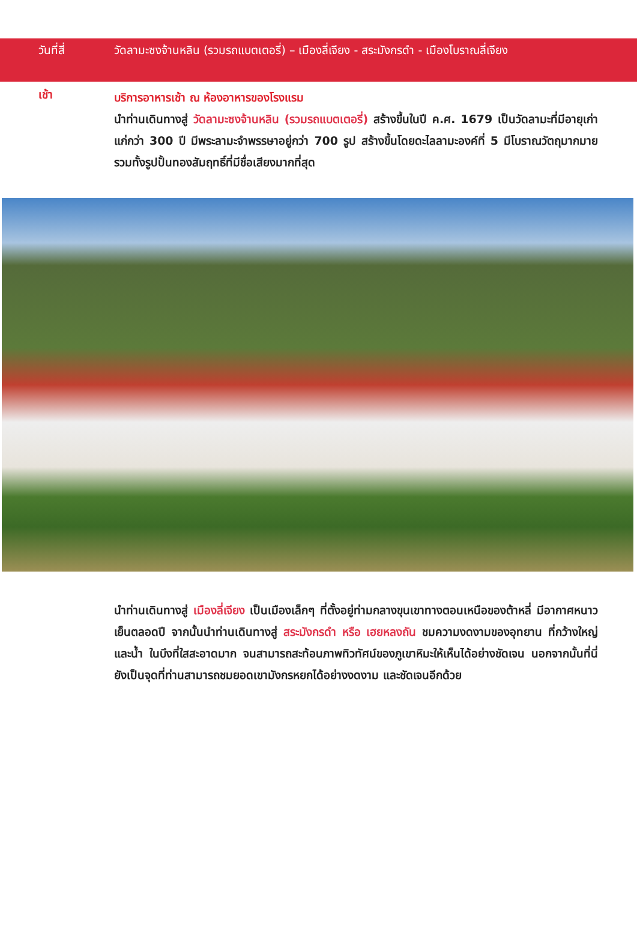วันที่สี่ วัดลามะซงจ้านหลิน (รวมรถแบตเตอรี่) – เมืองลี่เจียง - สระมังกรดำ - เมืองโบราณลี่เจียง
เช้า
บริการอาหารเช้า ณ ห้องอาหารของโรงแรม
นำท่านเดินทางสู่ วัดลามะซงจ้านหลิน (รวมรถแบตเตอรี่) สร้างขึ้นในปี ค.ศ. 1679 เป็นวัดลามะที่มีอายุเก่าแก่กว่า 300 ปี มีพระลามะจำพรรษาอยู่กว่า 700 รูป สร้างขึ้นโดยดะไลลามะองค์ที่ 5 มีโบราณวัตถุมากมาย รวมทั้งรูปปั้นทองสัมฤทธิ์ที่มีชื่อเสียงมากที่สุด
นำท่านเดินทางสู่ เมืองลี่เจียง เป็นเมืองเล็กๆ ที่ตั้งอยู่ท่ามกลางขุนเขาทางตอนเหนือของต้าหลี่ มีอากาศหนาวเย็นตลอดปี จากนั้นนำท่านเดินทางสู่ สระมังกรดำ หรือ เฮยหลงถัน ชมความงดงามของอุทยาน ที่กว้างใหญ่และน้ำ ในบึงที่ใสสะอาดมาก จนสามารถสะท้อนภาพทิวทัศน์ของภูเขาหิมะให้เห็นได้อย่างชัดเจน นอกจากนั้นที่นี่ยังเป็นจุดที่ท่านสามารถชมยอดเขามังกรหยกได้อย่างงดงาม และชัดเจนอีกด้วย